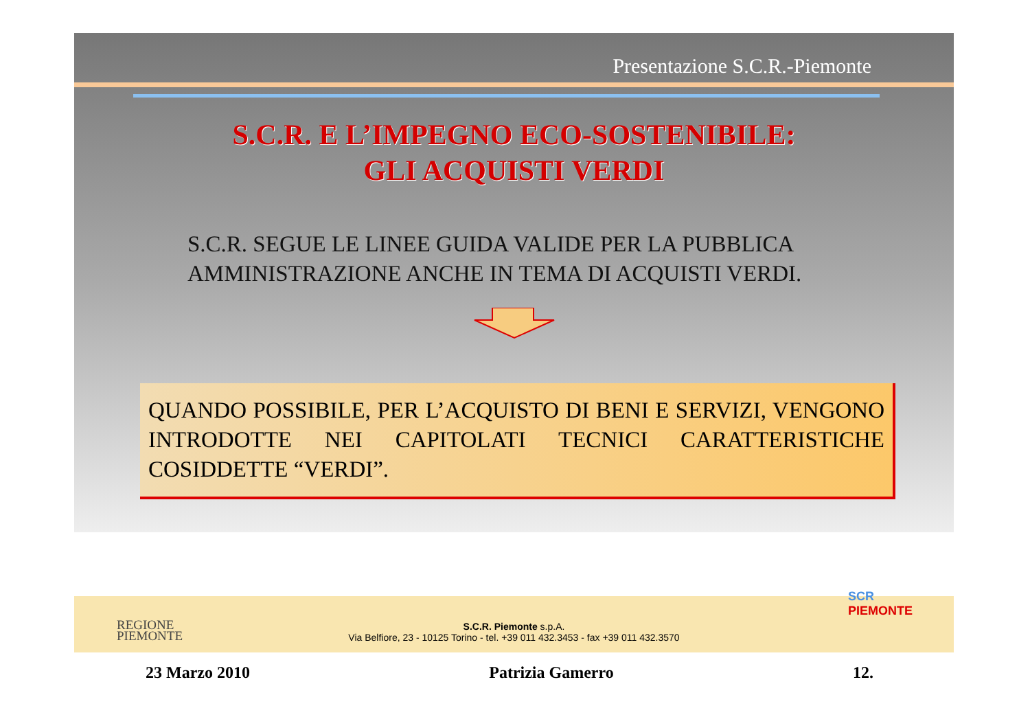Presentazione S.C.R.-Piemonte
S.C.R. E L’IMPEGNO ECO-SOSTENIBILE:
GLI ACQUISTI VERDI
S.C.R. SEGUE LE LINEE GUIDA VALIDE PER LA PUBBLICA
AMMINISTRAZIONE ANCHE IN TEMA DI ACQUISTI VERDI.
QUANDO POSSIBILE, PER L’ACQUISTO DI BENI E SERVIZI, VENGONO INTRODOTTE NEI CAPITOLATI TECNICI CARATTERISTICHE COSIDDETTE “VERDI”.
REGIONE
PIEMONTE
S.C.R. Piemonte s.p.A.
Via Belfiore, 23 - 10125 Torino - tel. +39 011 432.3453 - fax +39 011 432.3570
SCR
PIEMONTE
23 Marzo 2010 Patrizia Gamerro 12.